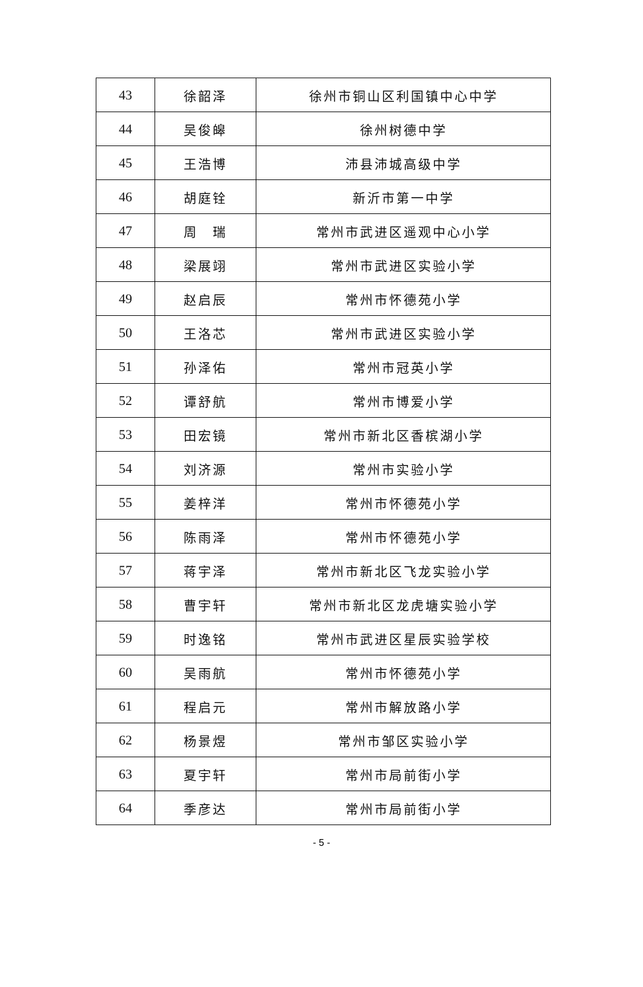| 43 | 徐韶泽 | 徐州市铜山区利国镇中心中学 |
| 44 | 吴俊皞 | 徐州树德中学 |
| 45 | 王浩博 | 沛县沛城高级中学 |
| 46 | 胡庭铨 | 新沂市第一中学 |
| 47 | 周 瑞 | 常州市武进区遥观中心小学 |
| 48 | 梁展翊 | 常州市武进区实验小学 |
| 49 | 赵启辰 | 常州市怀德苑小学 |
| 50 | 王洛芯 | 常州市武进区实验小学 |
| 51 | 孙泽佑 | 常州市冠英小学 |
| 52 | 谭舒航 | 常州市博爱小学 |
| 53 | 田宏镜 | 常州市新北区香槟湖小学 |
| 54 | 刘济源 | 常州市实验小学 |
| 55 | 姜梓洋 | 常州市怀德苑小学 |
| 56 | 陈雨泽 | 常州市怀德苑小学 |
| 57 | 蒋宇泽 | 常州市新北区飞龙实验小学 |
| 58 | 曹宇轩 | 常州市新北区龙虎塘实验小学 |
| 59 | 时逸铭 | 常州市武进区星辰实验学校 |
| 60 | 吴雨航 | 常州市怀德苑小学 |
| 61 | 程启元 | 常州市解放路小学 |
| 62 | 杨景煜 | 常州市邹区实验小学 |
| 63 | 夏宇轩 | 常州市局前街小学 |
| 64 | 季彦达 | 常州市局前街小学 |
- 5 -